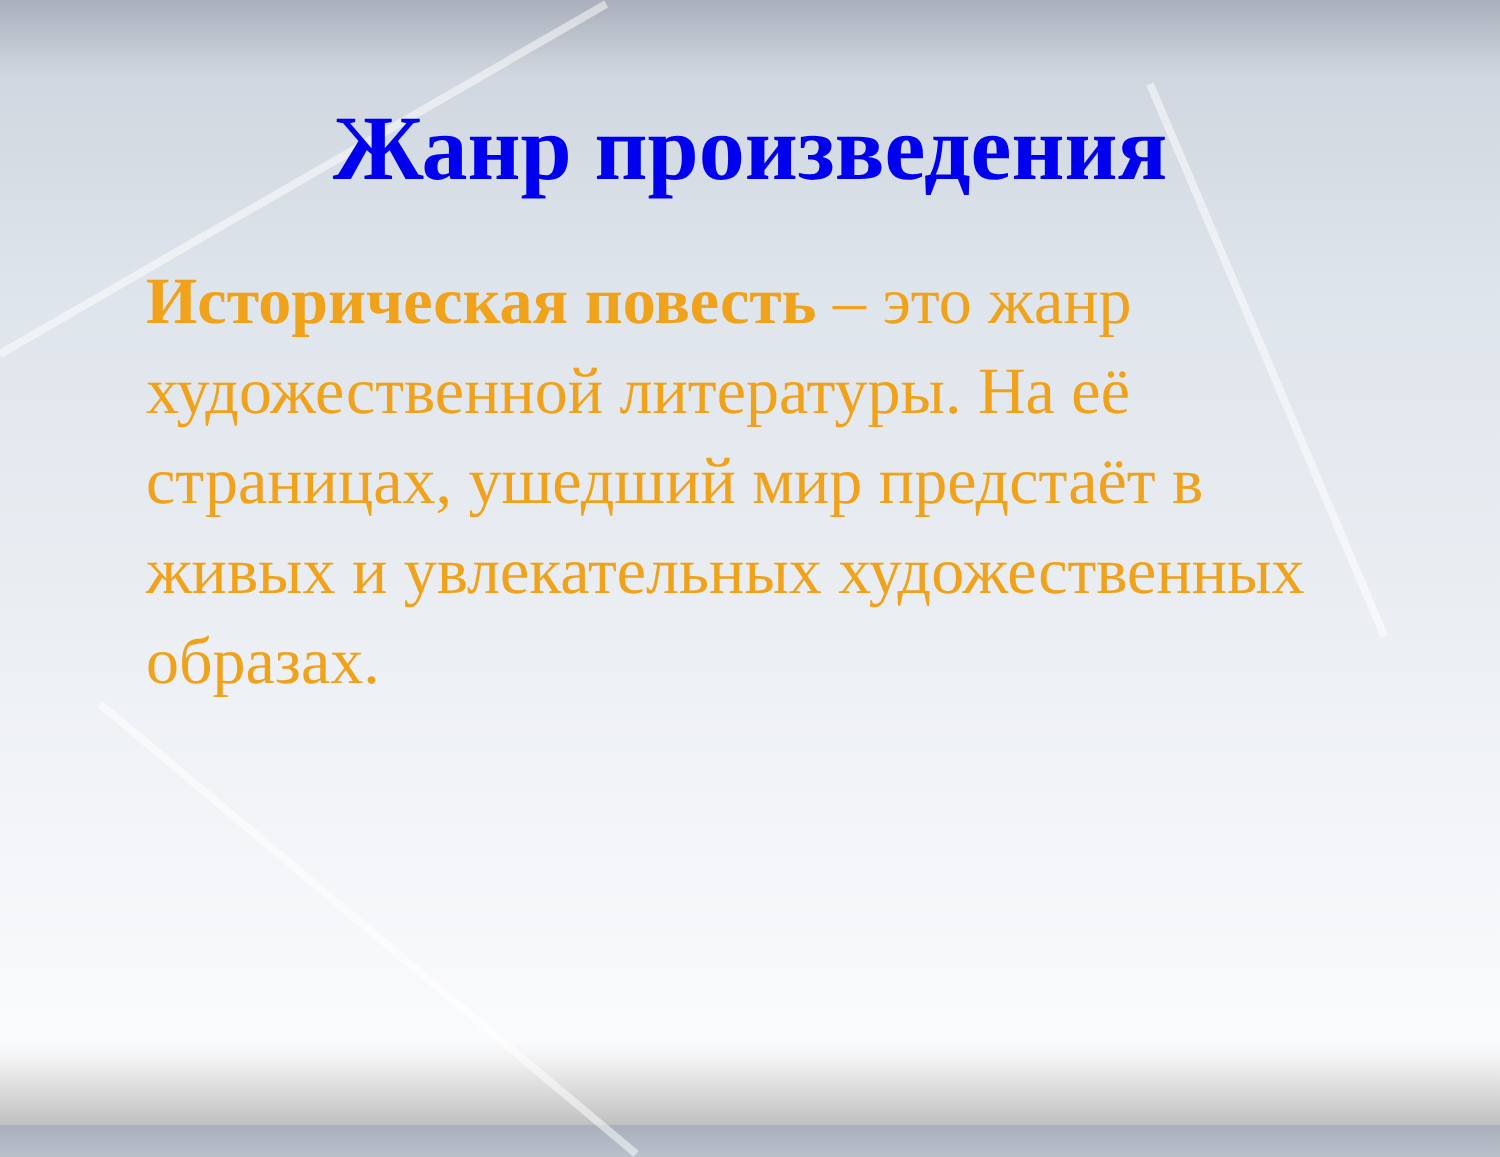Жанр произведения
Историческая повесть – это жанр художественной литературы. На её страницах, ушедший мир предстаёт в живых и увлекательных художественных образах.